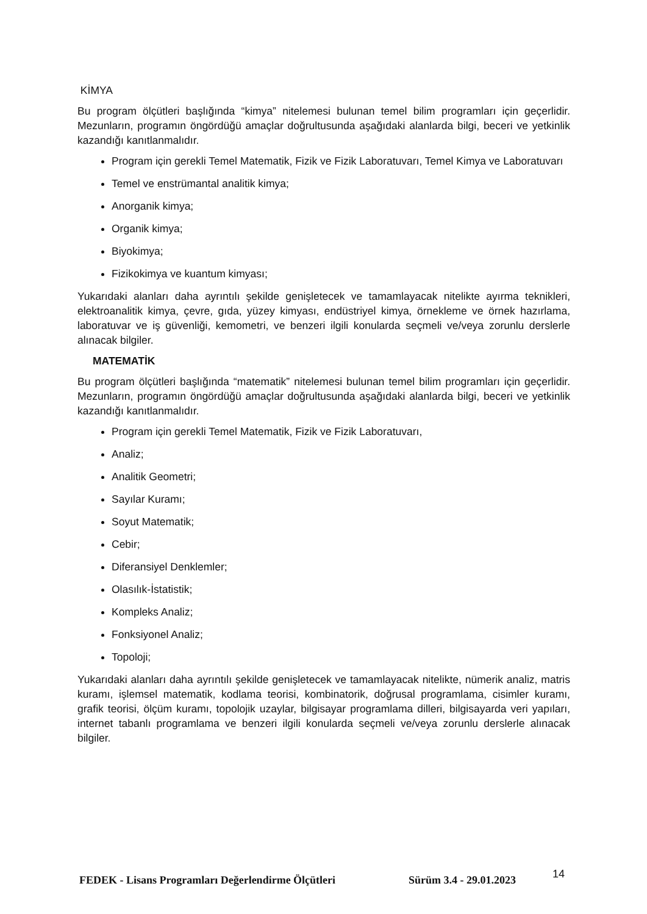KİMYA
Bu program ölçütleri başlığında “kimya” nitelemesi bulunan temel bilim programları için geçerlidir. Mezunların, programın öngördüğü amaçlar doğrultusunda aşağıdaki alanlarda bilgi, beceri ve yetkinlik kazandığı kanıtlanmalıdır.
Program için gerekli Temel Matematik, Fizik ve Fizik Laboratuvarı, Temel Kimya ve Laboratuvarı
Temel ve enstrümantal analitik kimya;
Anorganik kimya;
Organik kimya;
Biyokimya;
Fizikokimya ve kuantum kimyası;
Yukarıdaki alanları daha ayrıntılı şekilde genişletecek ve tamamlayacak nitelikte ayırma teknikleri, elektroanalitik kimya, çevre, gıda, yüzey kimyası, endüstriyel kimya, örnekleme ve örnek hazırlama, laboratuvar ve iş güvenliği, kemometri, ve benzeri ilgili konularda seçmeli ve/veya zorunlu derslerle alınacak bilgiler.
MATEMATİK
Bu program ölçütleri başlığında “matematik” nitelemesi bulunan temel bilim programları için geçerlidir. Mezunların, programın öngördüğü amaçlar doğrultusunda aşağıdaki alanlarda bilgi, beceri ve yetkinlik kazandığı kanıtlanmalıdır.
Program için gerekli Temel Matematik, Fizik ve Fizik Laboratuvarı,
Analiz;
Analitik Geometri;
Sayılar Kuramı;
Soyut Matematik;
Cebir;
Diferansiyel Denklemler;
Olasılık-İstatistik;
Kompleks Analiz;
Fonksiyonel Analiz;
Topoloji;
Yukarıdaki alanları daha ayrıntılı şekilde genişletecek ve tamamlayacak nitelikte, nümerik analiz, matris kuramı, işlemsel matematik, kodlama teorisi, kombinatorik, doğrusal programlama, cisimler kuramı, grafik teorisi, ölçüm kuramı, topolojik uzaylar, bilgisayar programlama dilleri, bilgisayarda veri yapıları, internet tabanlı programlama ve benzeri ilgili konularda seçmeli ve/veya zorunlu derslerle alınacak bilgiler.
FEDEK - Lisans Programları Değerlendirme Ölçütleri Sürüm 3.4 - 29.01.2023 14